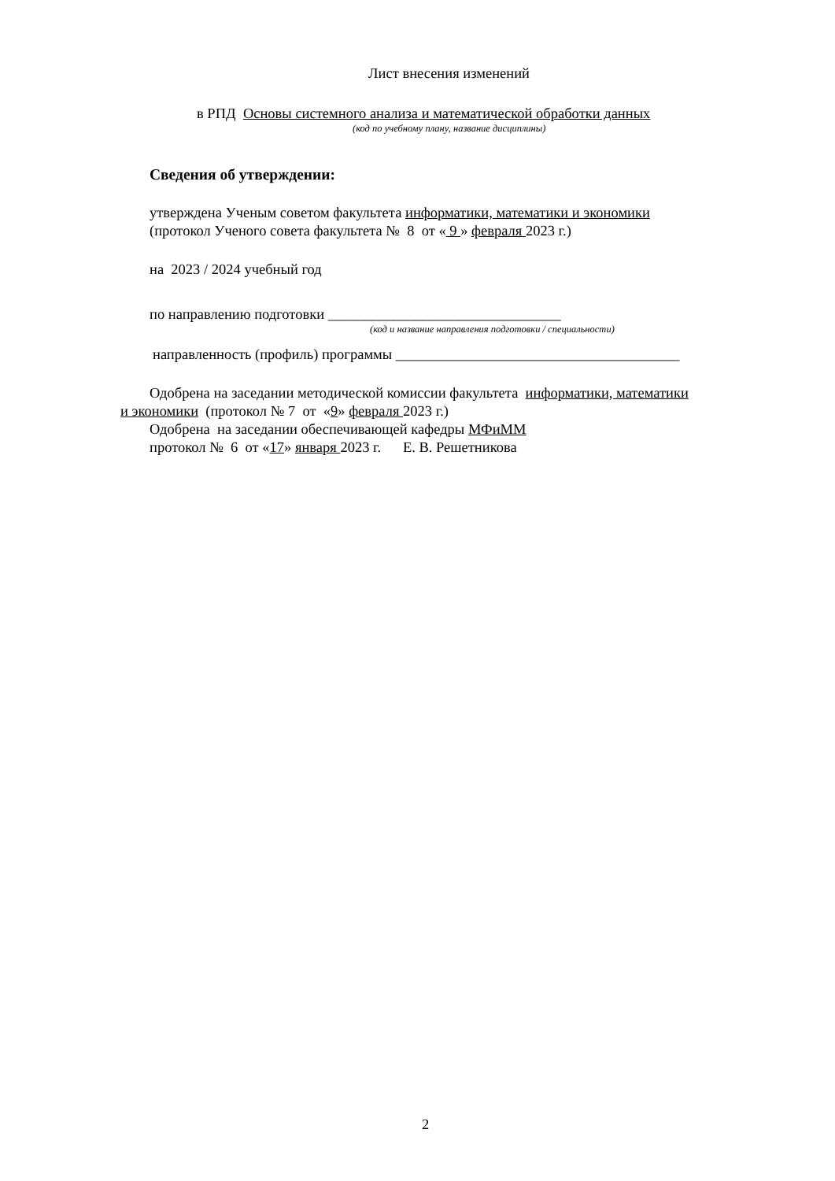Лист внесения изменений
в РПД Основы системного анализа и математической обработки данных
(код по учебному плану, название дисциплины)
Сведения об утверждении:
утверждена Ученым советом факультета информатики, математики и экономики
(протокол Ученого совета факультета № 8 от « 9 » февраля 2023 г.)
на 2023 / 2024 учебный год
по направлению подготовки ________________________________
(код и название направления подготовки / специальности)
направленность (профиль) программы _______________________________________
Одобрена на заседании методической комиссии факультета информатики, математики
и экономики (протокол № 7 от «9» февраля 2023 г.)
Одобрена на заседании обеспечивающей кафедры МФиММ
протокол № 6 от «17» января 2023 г. Е. В. Решетникова
2